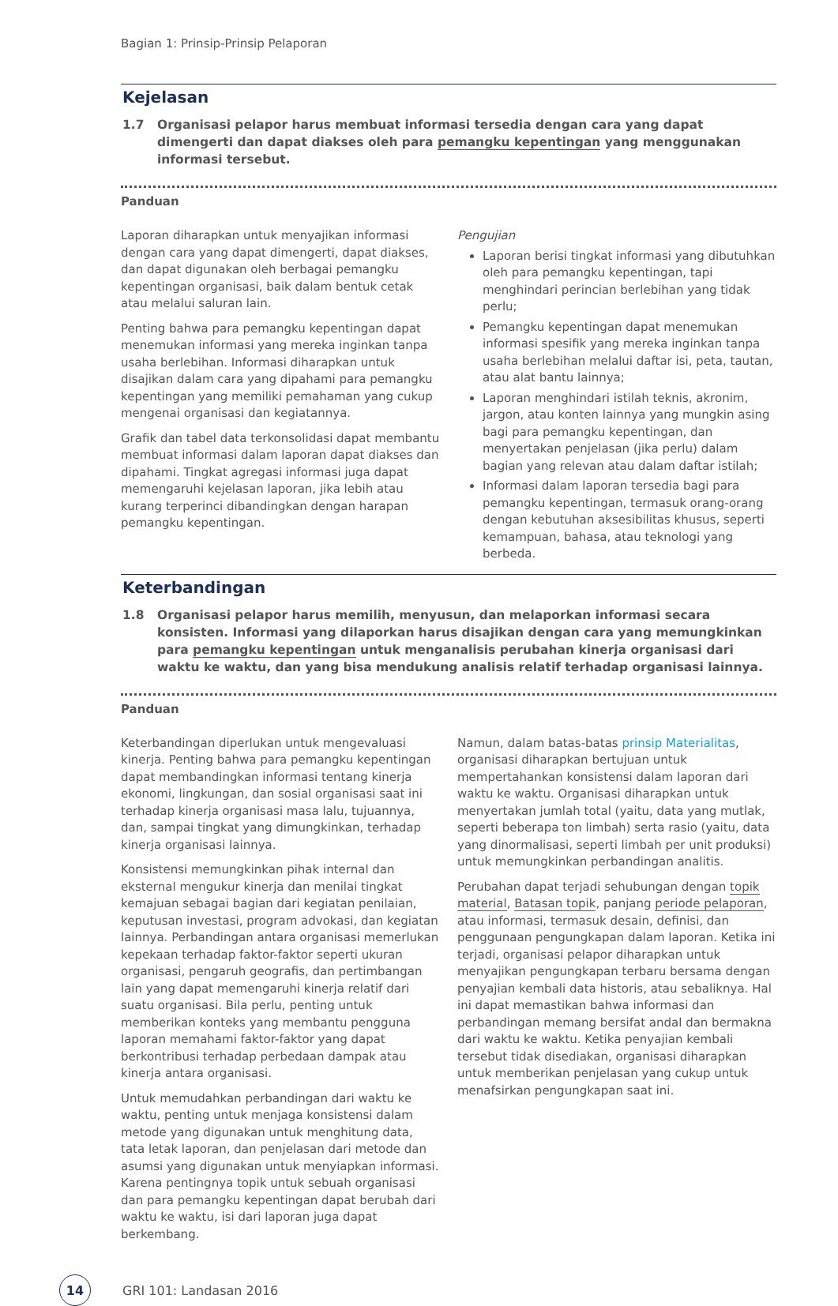Bagian 1: Prinsip-Prinsip Pelaporan
Kejelasan
1.7 Organisasi pelapor harus membuat informasi tersedia dengan cara yang dapat dimengerti dan dapat diakses oleh para pemangku kepentingan yang menggunakan informasi tersebut.
Panduan
Laporan diharapkan untuk menyajikan informasi dengan cara yang dapat dimengerti, dapat diakses, dan dapat digunakan oleh berbagai pemangku kepentingan organisasi, baik dalam bentuk cetak atau melalui saluran lain.
Penting bahwa para pemangku kepentingan dapat menemukan informasi yang mereka inginkan tanpa usaha berlebihan. Informasi diharapkan untuk disajikan dalam cara yang dipahami para pemangku kepentingan yang memiliki pemahaman yang cukup mengenai organisasi dan kegiatannya.
Grafik dan tabel data terkonsolidasi dapat membantu membuat informasi dalam laporan dapat diakses dan dipahami. Tingkat agregasi informasi juga dapat memengaruhi kejelasan laporan, jika lebih atau kurang terperinci dibandingkan dengan harapan pemangku kepentingan.
Pengujian
Laporan berisi tingkat informasi yang dibutuhkan oleh para pemangku kepentingan, tapi menghindari perincian berlebihan yang tidak perlu;
Pemangku kepentingan dapat menemukan informasi spesifik yang mereka inginkan tanpa usaha berlebihan melalui daftar isi, peta, tautan, atau alat bantu lainnya;
Laporan menghindari istilah teknis, akronim, jargon, atau konten lainnya yang mungkin asing bagi para pemangku kepentingan, dan menyertakan penjelasan (jika perlu) dalam bagian yang relevan atau dalam daftar istilah;
Informasi dalam laporan tersedia bagi para pemangku kepentingan, termasuk orang-orang dengan kebutuhan aksesibilitas khusus, seperti kemampuan, bahasa, atau teknologi yang berbeda.
Keterbandingan
1.8 Organisasi pelapor harus memilih, menyusun, dan melaporkan informasi secara konsisten. Informasi yang dilaporkan harus disajikan dengan cara yang memungkinkan para pemangku kepentingan untuk menganalisis perubahan kinerja organisasi dari waktu ke waktu, dan yang bisa mendukung analisis relatif terhadap organisasi lainnya.
Panduan
Keterbandingan diperlukan untuk mengevaluasi kinerja. Penting bahwa para pemangku kepentingan dapat membandingkan informasi tentang kinerja ekonomi, lingkungan, dan sosial organisasi saat ini terhadap kinerja organisasi masa lalu, tujuannya, dan, sampai tingkat yang dimungkinkan, terhadap kinerja organisasi lainnya.
Konsistensi memungkinkan pihak internal dan eksternal mengukur kinerja dan menilai tingkat kemajuan sebagai bagian dari kegiatan penilaian, keputusan investasi, program advokasi, dan kegiatan lainnya. Perbandingan antara organisasi memerlukan kepekaan terhadap faktor-faktor seperti ukuran organisasi, pengaruh geografis, dan pertimbangan lain yang dapat memengaruhi kinerja relatif dari suatu organisasi. Bila perlu, penting untuk memberikan konteks yang membantu pengguna laporan memahami faktor-faktor yang dapat berkontribusi terhadap perbedaan dampak atau kinerja antara organisasi.
Untuk memudahkan perbandingan dari waktu ke waktu, penting untuk menjaga konsistensi dalam metode yang digunakan untuk menghitung data, tata letak laporan, dan penjelasan dari metode dan asumsi yang digunakan untuk menyiapkan informasi. Karena pentingnya topik untuk sebuah organisasi dan para pemangku kepentingan dapat berubah dari waktu ke waktu, isi dari laporan juga dapat berkembang.
Namun, dalam batas-batas prinsip Materialitas, organisasi diharapkan bertujuan untuk mempertahankan konsistensi dalam laporan dari waktu ke waktu. Organisasi diharapkan untuk menyertakan jumlah total (yaitu, data yang mutlak, seperti beberapa ton limbah) serta rasio (yaitu, data yang dinormalisasi, seperti limbah per unit produksi) untuk memungkinkan perbandingan analitis.
Perubahan dapat terjadi sehubungan dengan topik material, Batasan topik, panjang periode pelaporan, atau informasi, termasuk desain, definisi, dan penggunaan pengungkapan dalam laporan. Ketika ini terjadi, organisasi pelapor diharapkan untuk menyajikan pengungkapan terbaru bersama dengan penyajian kembali data historis, atau sebaliknya. Hal ini dapat memastikan bahwa informasi dan perbandingan memang bersifat andal dan bermakna dari waktu ke waktu. Ketika penyajian kembali tersebut tidak disediakan, organisasi diharapkan untuk memberikan penjelasan yang cukup untuk menafsirkan pengungkapan saat ini.
14
GRI 101: Landasan 2016